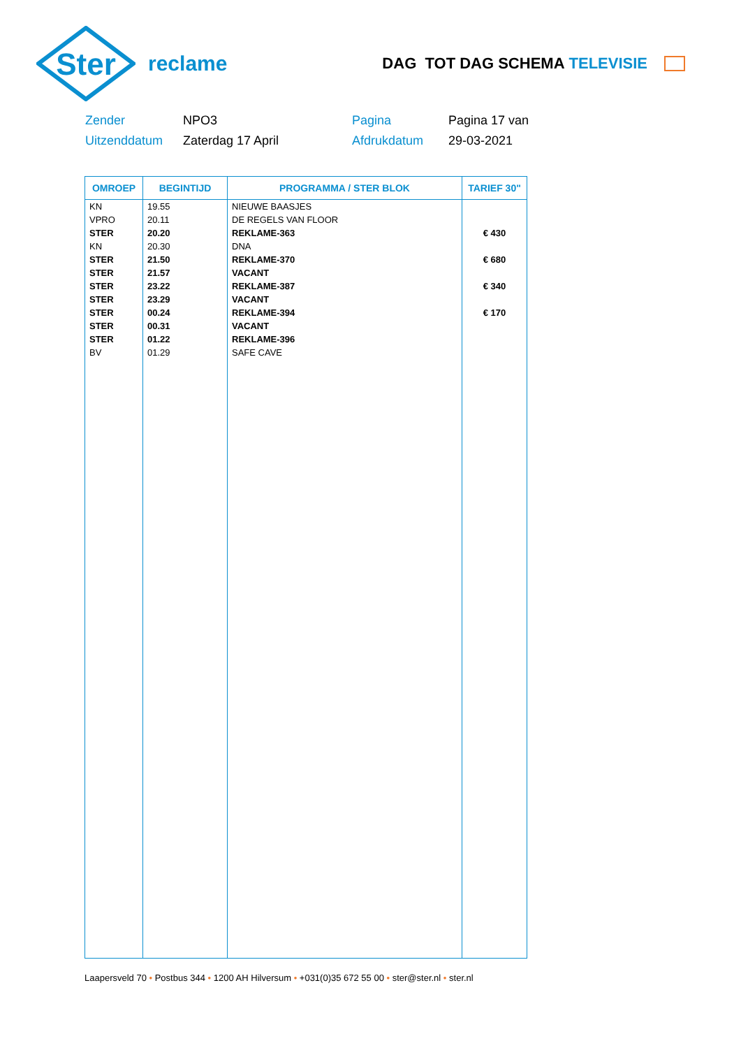Ster
reclame
DAG TOT DAG SCHEMA TELEVISIE
Zender
NPO3
Pagina
Pagina 17 van
Uitzenddatum
Zaterdag 17 April
Afdrukdatum
29-03-2021
| OMROEP | BEGINTIJD | PROGRAMMA / STER BLOK | TARIEF 30" |
| --- | --- | --- | --- |
| KN | 19.55 | NIEUWE BAASJES | |
| VPRO | 20.11 | DE REGELS VAN FLOOR | |
| STER | 20.20 | REKLAME-363 | € 430 |
| KN | 20.30 | DNA | |
| STER | 21.50 | REKLAME-370 | € 680 |
| STER | 21.57 | VACANT | |
| STER | 23.22 | REKLAME-387 | € 340 |
| STER | 23.29 | VACANT | |
| STER | 00.24 | REKLAME-394 | € 170 |
| STER | 00.31 | VACANT | |
| STER | 01.22 | REKLAME-396 | |
| BV | 01.29 | SAFE CAVE | |
Laapersveld 70 • Postbus 344 • 1200 AH Hilversum • +031(0)35 672 55 00 • ster@ster.nl • ster.nl